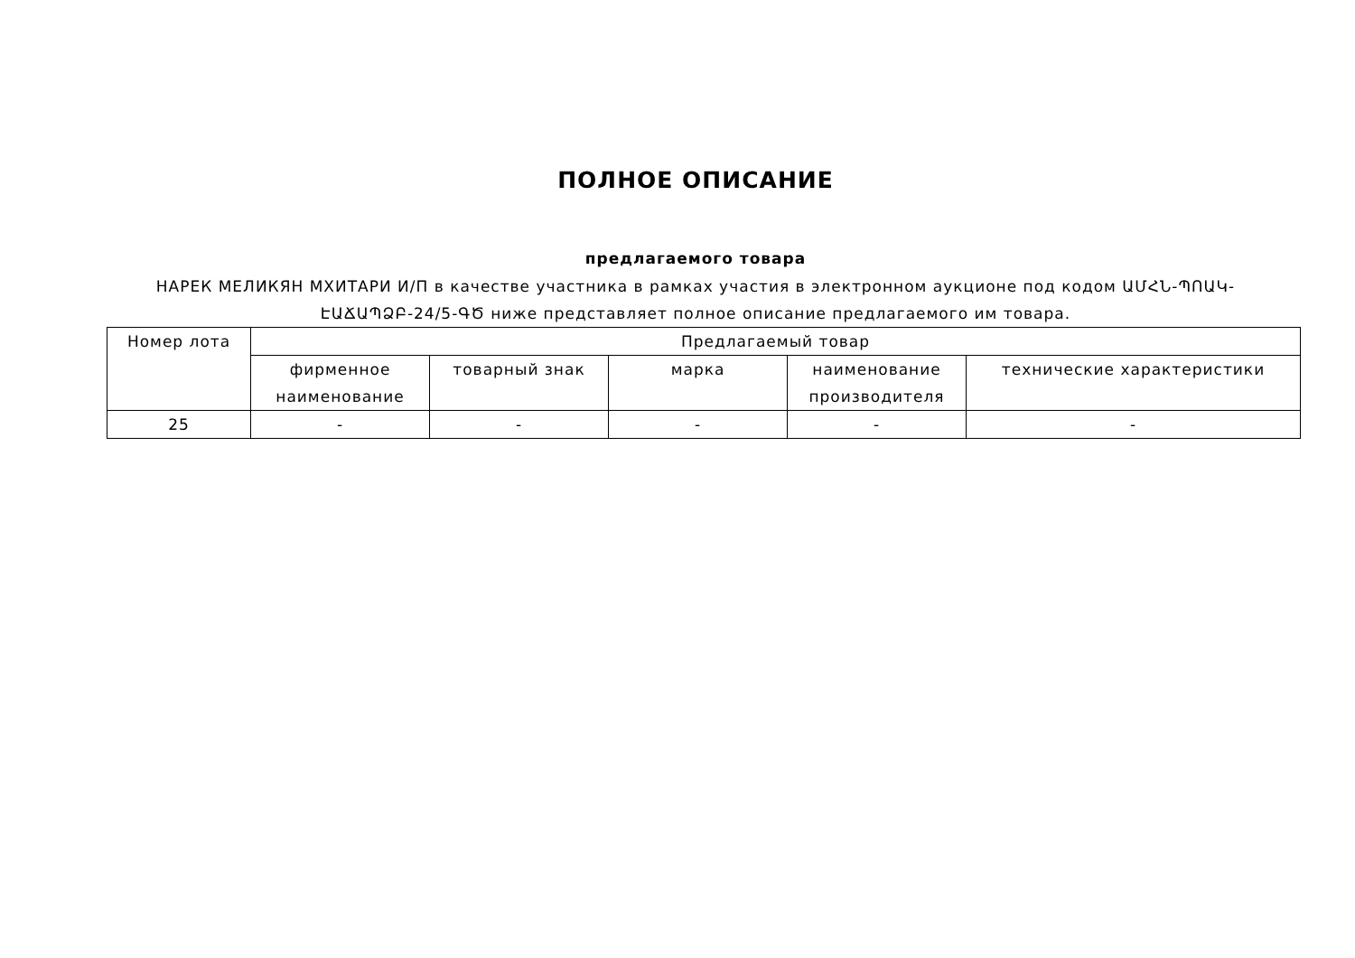ПОЛНОЕ ОПИСАНИЕ
предлагаемого товара
НАРЕК МЕЛИКЯН МХИТАРИ И/П в качестве участника в рамках участия в электронном аукционе под кодом ԱՄՀՆ-ՊՈԱԿ-ԷԱՃԱՊՁԲ-24/5-ԳԾ ниже представляет полное описание предлагаемого им товара.
| Номер лота | Предлагаемый товар | | | | |
| --- | --- | --- | --- | --- | --- |
| | фирменное наименование | товарный знак | марка | наименование производителя | технические характеристики |
| 25 | - | - | - | - | - |